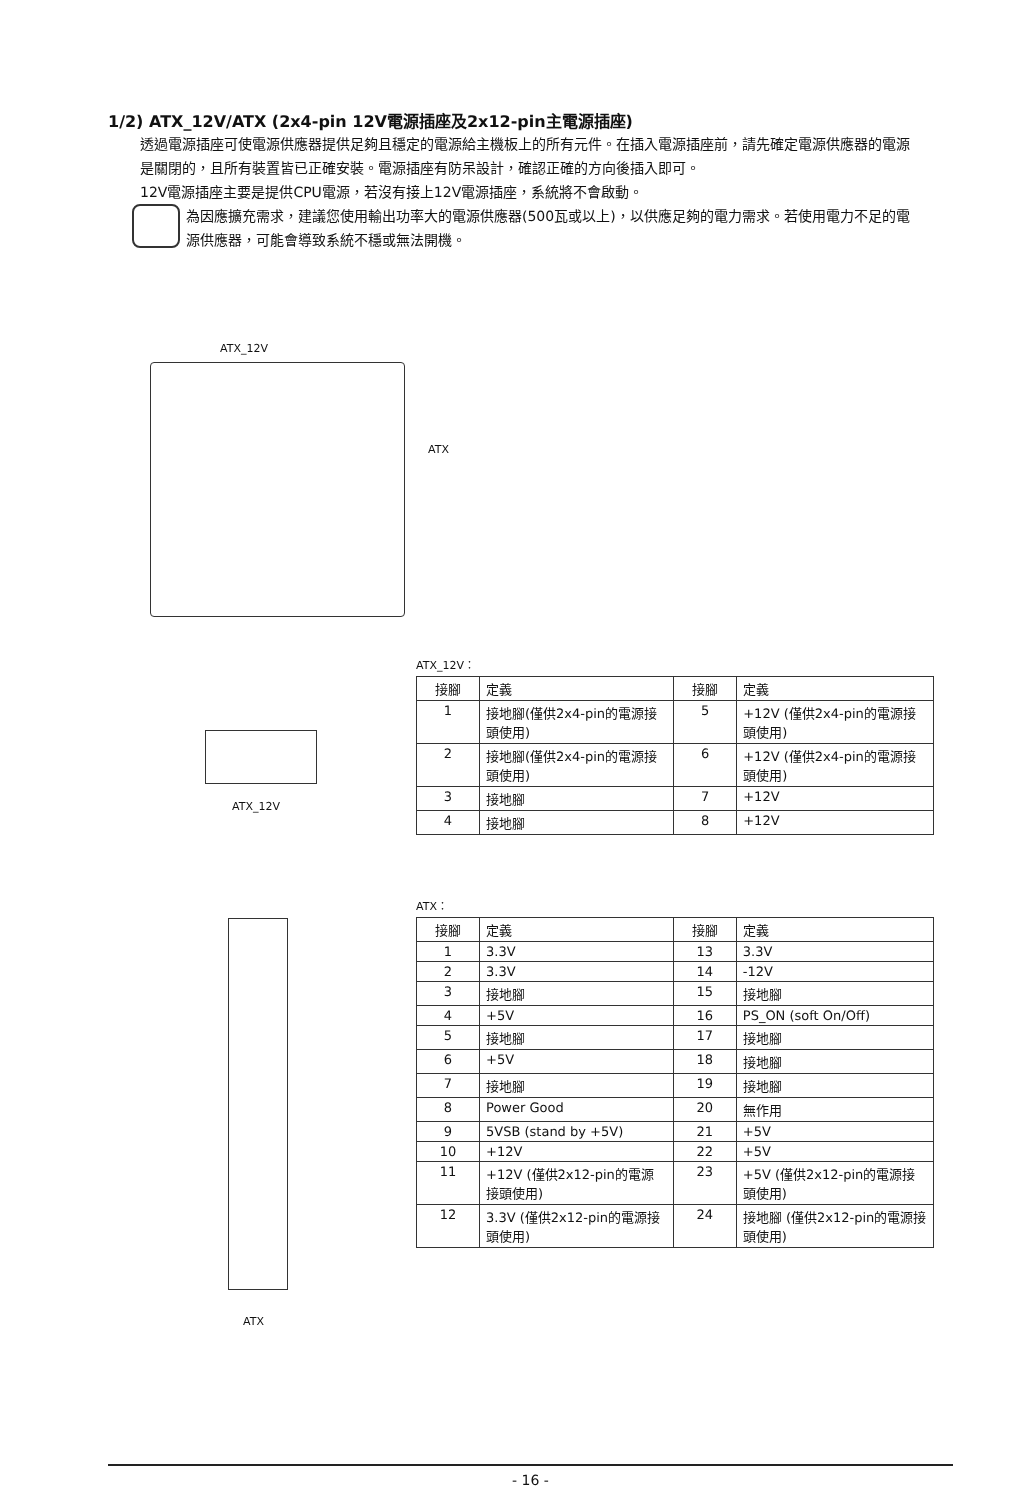1/2) ATX_12V/ATX (2x4-pin 12V電源插座及2x12-pin主電源插座)
透過電源插座可使電源供應器提供足夠且穩定的電源給主機板上的所有元件。在插入電源插座前，請先確定電源供應器的電源是關閉的，且所有裝置皆已正確安裝。電源插座有防呆設計，確認正確的方向後插入即可。
12V電源插座主要是提供CPU電源，若沒有接上12V電源插座，系統將不會啟動。
為因應擴充需求，建議您使用輸出功率大的電源供應器(500瓦或以上)，以供應足夠的電力需求。若使用電力不足的電源供應器，可能會導致系統不穩或無法開機。
ATX_12V
ATX
ATX_12V
ATX
ATX_12V：
| 接腳 | 定義 | 接腳 | 定義 |
| --- | --- | --- | --- |
| 1 | 接地腳(僅供2x4-pin的電源接頭使用) | 5 | +12V (僅供2x4-pin的電源接頭使用) |
| 2 | 接地腳(僅供2x4-pin的電源接頭使用) | 6 | +12V (僅供2x4-pin的電源接頭使用) |
| 3 | 接地腳 | 7 | +12V |
| 4 | 接地腳 | 8 | +12V |
ATX：
| 接腳 | 定義 | 接腳 | 定義 |
| --- | --- | --- | --- |
| 1 | 3.3V | 13 | 3.3V |
| 2 | 3.3V | 14 | -12V |
| 3 | 接地腳 | 15 | 接地腳 |
| 4 | +5V | 16 | PS_ON (soft On/Off) |
| 5 | 接地腳 | 17 | 接地腳 |
| 6 | +5V | 18 | 接地腳 |
| 7 | 接地腳 | 19 | 接地腳 |
| 8 | Power Good | 20 | 無作用 |
| 9 | 5VSB (stand by +5V) | 21 | +5V |
| 10 | +12V | 22 | +5V |
| 11 | +12V (僅供2x12-pin的電源接頭使用) | 23 | +5V (僅供2x12-pin的電源接頭使用) |
| 12 | 3.3V (僅供2x12-pin的電源接頭使用) | 24 | 接地腳 (僅供2x12-pin的電源接頭使用) |
- 16 -